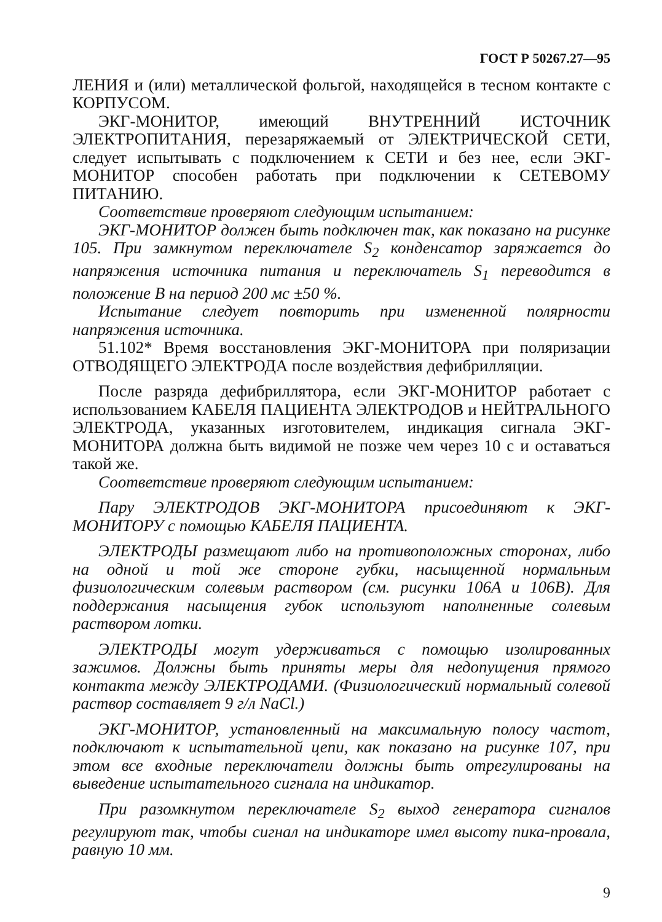ГОСТ Р 50267.27—95
ЛЕНИЯ и (или) металлической фольгой, находящейся в тесном контакте с КОРПУСОМ.
ЭКГ-МОНИТОР, имеющий ВНУТРЕННИЙ ИСТОЧНИК ЭЛЕКТРОПИТАНИЯ, перезаряжаемый от ЭЛЕКТРИЧЕСКОЙ СЕТИ, следует испытывать с подключением к СЕТИ и без нее, если ЭКГ-МОНИТОР способен работать при подключении к СЕТЕВОМУ ПИТАНИЮ.
Соответствие проверяют следующим испытанием:
ЭКГ-МОНИТОР должен быть подключен так, как показано на рисунке 105. При замкнутом переключателе S<sub>2</sub> конденсатор заряжается до напряжения источника питания и переключатель S<sub>1</sub> переводится в положение B на период 200 мс ±50 %.
Испытание следует повторить при измененной полярности напряжения источника.
51.102* Время восстановления ЭКГ-МОНИТОРА при поляризации ОТВОДЯЩЕГО ЭЛЕКТРОДА после воздействия дефибрилляции.
После разряда дефибриллятора, если ЭКГ-МОНИТОР работает с использованием КАБЕЛЯ ПАЦИЕНТА ЭЛЕКТРОДОВ и НЕЙТРАЛЬНОГО ЭЛЕКТРОДА, указанных изготовителем, индикация сигнала ЭКГ-МОНИТОРА должна быть видимой не позже чем через 10 с и оставаться такой же.
Соответствие проверяют следующим испытанием:
Пару ЭЛЕКТРОДОВ ЭКГ-МОНИТОРА присоединяют к ЭКГ-МОНИТОРУ с помощью КАБЕЛЯ ПАЦИЕНТА.
ЭЛЕКТРОДЫ размещают либо на противоположных сторонах, либо на одной и той же стороне губки, насыщенной нормальным физиологическим солевым раствором (см. рисунки 106A и 106B). Для поддержания насыщения губок используют наполненные солевым раствором лотки.
ЭЛЕКТРОДЫ могут удерживаться с помощью изолированных зажимов. Должны быть приняты меры для недопущения прямого контакта между ЭЛЕКТРОДАМИ. (Физиологический нормальный солевой раствор составляет 9 г/л NaCl.)
ЭКГ-МОНИТОР, установленный на максимальную полосу частот, подключают к испытательной цепи, как показано на рисунке 107, при этом все входные переключатели должны быть отрегулированы на выведение испытательного сигнала на индикатор.
При разомкнутом переключателе S<sub>2</sub> выход генератора сигналов регулируют так, чтобы сигнал на индикаторе имел высоту пика-провала, равную 10 мм.
9